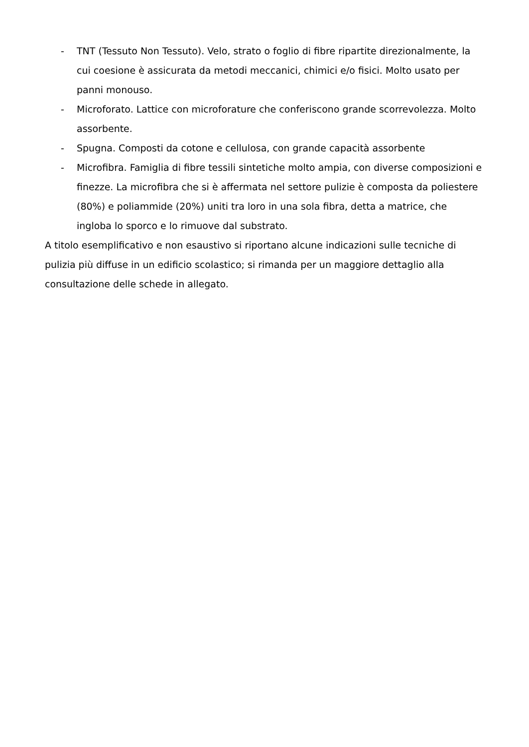- TNT (Tessuto Non Tessuto). Velo, strato o foglio di fibre ripartite direzionalmente, la cui coesione è assicurata da metodi meccanici, chimici e/o fisici. Molto usato per panni monouso.
- Microforato. Lattice con microforature che conferiscono grande scorrevolezza. Molto assorbente.
- Spugna. Composti da cotone e cellulosa, con grande capacità assorbente
- Microfibra. Famiglia di fibre tessili sintetiche molto ampia, con diverse composizioni e finezze. La microfibra che si è affermata nel settore pulizie è composta da poliestere (80%) e poliammide (20%) uniti tra loro in una sola fibra, detta a matrice, che ingloba lo sporco e lo rimuove dal substrato.
A titolo esemplificativo e non esaustivo si riportano alcune indicazioni sulle tecniche di pulizia più diffuse in un edificio scolastico; si rimanda per un maggiore dettaglio alla consultazione delle schede in allegato.